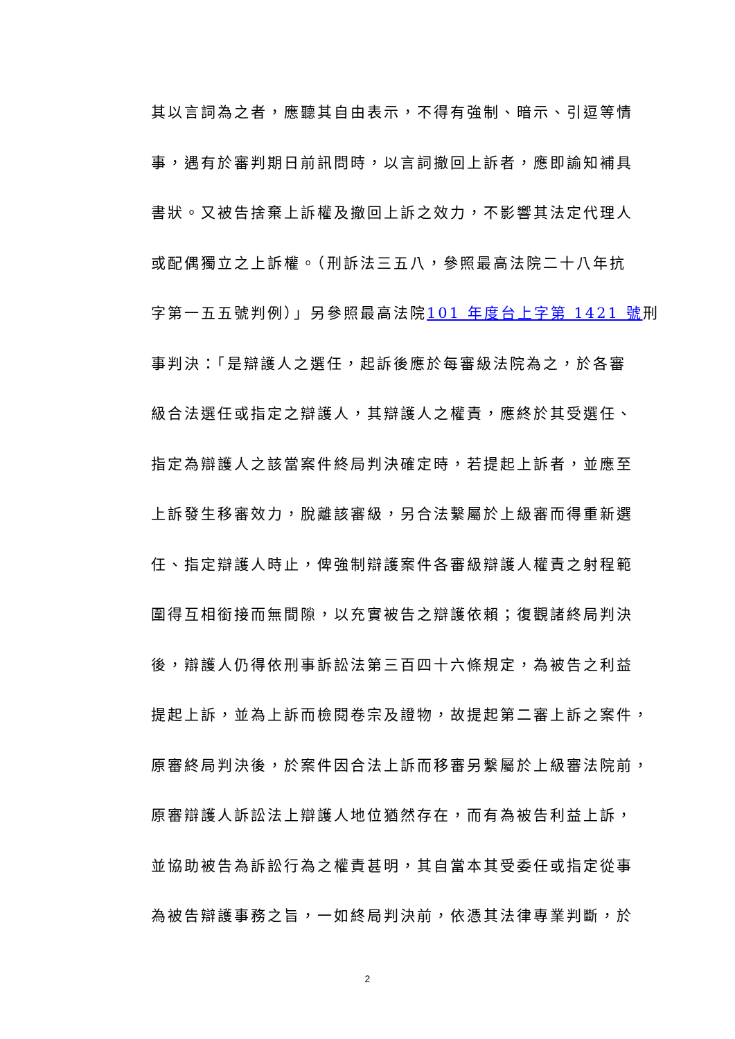其以言詞為之者，應聽其自由表示，不得有強制、暗示、引逗等情
事，遇有於審判期日前訊問時，以言詞撤回上訴者，應即諭知補具
書狀。又被告捨棄上訴權及撤回上訴之效力，不影響其法定代理人
或配偶獨立之上訴權。（刑訴法三五八，參照最高法院二十八年抗
字第一五五號判例）」另參照最高法院101 年度台上字第 1421 號刑
事判決：「是辯護人之選任，起訴後應於每審級法院為之，於各審
級合法選任或指定之辯護人，其辯護人之權責，應終於其受選任、
指定為辯護人之該當案件終局判決確定時，若提起上訴者，並應至
上訴發生移審效力，脫離該審級，另合法繫屬於上級審而得重新選
任、指定辯護人時止，俾強制辯護案件各審級辯護人權責之射程範
圍得互相銜接而無間隙，以充實被告之辯護依賴；復觀諸終局判決
後，辯護人仍得依刑事訴訟法第三百四十六條規定，為被告之利益
提起上訴，並為上訴而檢閱卷宗及證物，故提起第二審上訴之案件，
原審終局判決後，於案件因合法上訴而移審另繫屬於上級審法院前，
原審辯護人訴訟法上辯護人地位猶然存在，而有為被告利益上訴，
並協助被告為訴訟行為之權責甚明，其自當本其受委任或指定從事
為被告辯護事務之旨，一如終局判決前，依憑其法律專業判斷，於
2